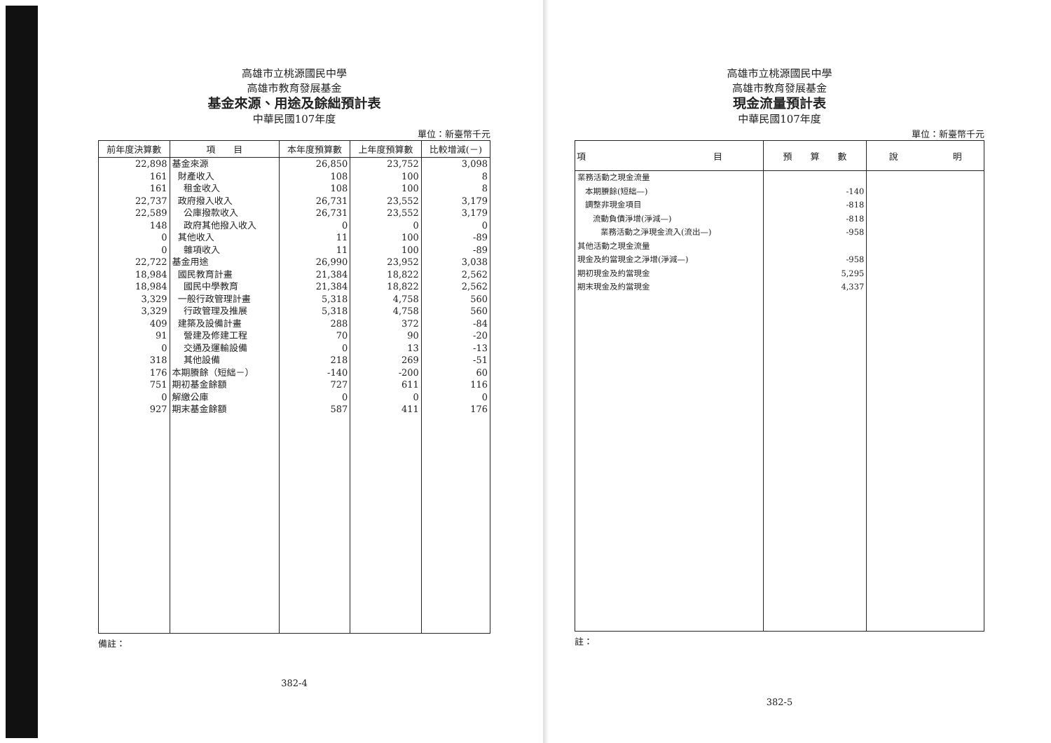高雄市立桃源國民中學
高雄市教育發展基金
基金來源、用途及餘絀預計表
中華民國107年度
單位：新臺幣千元
| 前年度決算數 | 項 目 | 本年度預算數 | 上年度預算數 | 比較增減(－) |
| --- | --- | --- | --- | --- |
| 22,898 | 基金來源 | 26,850 | 23,752 | 3,098 |
| 161 | 財產收入 | 108 | 100 | 8 |
| 161 | 租金收入 | 108 | 100 | 8 |
| 22,737 | 政府撥入收入 | 26,731 | 23,552 | 3,179 |
| 22,589 | 公庫撥款收入 | 26,731 | 23,552 | 3,179 |
| 148 | 政府其他撥入收入 | 0 | 0 | 0 |
| 0 | 其他收入 | 11 | 100 | -89 |
| 0 | 雜項收入 | 11 | 100 | -89 |
| 22,722 | 基金用途 | 26,990 | 23,952 | 3,038 |
| 18,984 | 國民教育計畫 | 21,384 | 18,822 | 2,562 |
| 18,984 | 國民中學教育 | 21,384 | 18,822 | 2,562 |
| 3,329 | 一般行政管理計畫 | 5,318 | 4,758 | 560 |
| 3,329 | 行政管理及推展 | 5,318 | 4,758 | 560 |
| 409 | 建築及設備計畫 | 288 | 372 | -84 |
| 91 | 營建及修建工程 | 70 | 90 | -20 |
| 0 | 交通及運輸設備 | 0 | 13 | -13 |
| 318 | 其他設備 | 218 | 269 | -51 |
| 176 | 本期賸餘（短絀－） | -140 | -200 | 60 |
| 751 | 期初基金餘額 | 727 | 611 | 116 |
| 0 | 解繳公庫 | 0 | 0 | 0 |
| 927 | 期末基金餘額 | 587 | 411 | 176 |
備註：
382-4
高雄市立桃源國民中學
高雄市教育發展基金
現金流量預計表
中華民國107年度
單位：新臺幣千元
| 項 目 | 預 算 數 | 說 明 |
| --- | --- | --- |
| 業務活動之現金流量 | | |
| 本期賸餘(短絀—) | -140 | |
| 調整非現金項目 | -818 | |
| 流動負債淨增(淨減—) | -818 | |
| 業務活動之淨現金流入(流出—) | -958 | |
| 其他活動之現金流量 | | |
| 現金及約當現金之淨增(淨減—) | -958 | |
| 期初現金及約當現金 | 5,295 | |
| 期末現金及約當現金 | 4,337 | |
註：
382-5